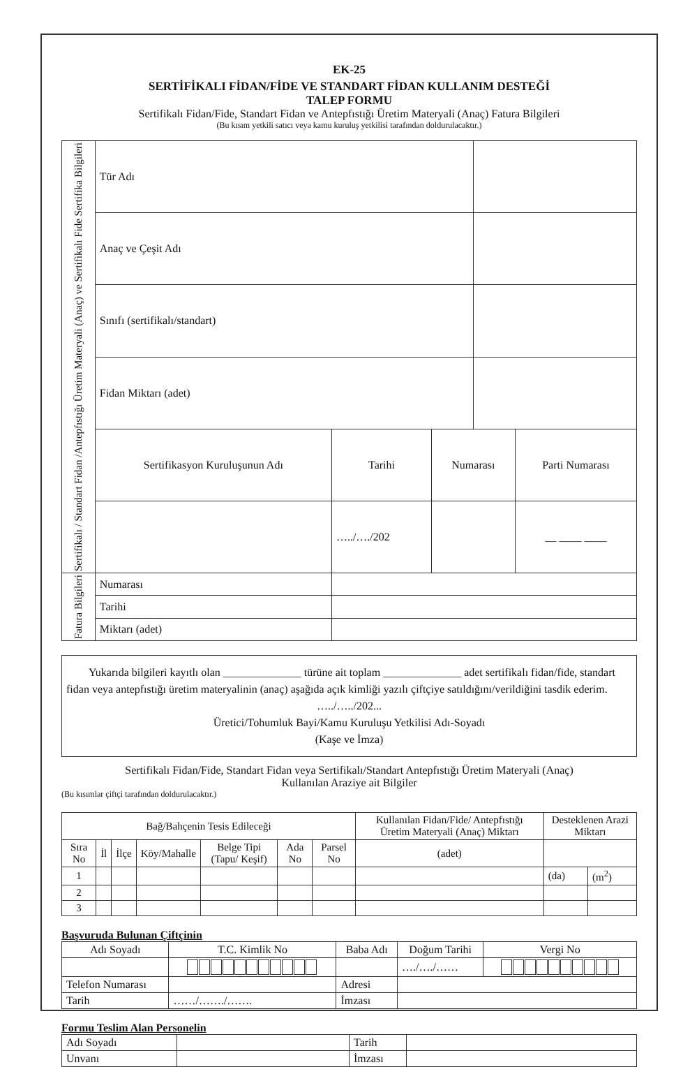EK-25
SERTİFİKALI FİDAN/FİDE VE STANDART FİDAN KULLANIM DESTEĞİ
TALEP FORMU
Sertifikalı Fidan/Fide, Standart Fidan ve Antepfıstığı Üretim Materyali (Anaç) Fatura Bilgileri
(Bu kısım yetkili satıcı veya kamu kuruluş yetkilisi tarafından doldurulacaktır.)
| Sertifikalı / Standart Fidan /Antepfıstığı Üretim Materyali (Anaç) ve Sertifikalı Fide Sertifika Bilgileri | Tür Adı | | | | |
| | Anaç ve Çeşit Adı | | | | |
| | Sınıfı (sertifikalı/standart) | | | | |
| | Fidan Miktarı (adet) | | | | |
| | Sertifikasyon Kuruluşunun Adı | Tarihi | Numarası | | Parti Numarası |
| | | …../…./202 | | | __ ____ ____ |
| Fatura Bilgileri | Numarası | | | | |
| | Tarihi | | | | |
| | Miktarı (adet) | | | | |
Yukarıda bilgileri kayıtlı olan ______________ türüne ait toplam ______________ adet sertifikalı fidan/fide, standart fidan veya antepfıstığı üretim materyalinin (anaç) aşağıda açık kimliği yazılı çiftçiye satıldığını/verildiğini tasdik ederim.
…../…../202...
Üretici/Tohumluk Bayi/Kamu Kuruluşu Yetkilisi Adı-Soyadı
(Kaşe ve İmza)
Sertifikalı Fidan/Fide, Standart Fidan veya Sertifikalı/Standart Antepfıstığı Üretim Materyali (Anaç)
Kullanılan Araziye ait Bilgiler
(Bu kısımlar çiftçi tarafından doldurulacaktır.)
| Bağ/Bahçenin Tesis Edileceği | | | | | | | Kullanılan Fidan/Fide/ Antepfıstığı Üretim Materyali (Anaç) Miktarı | Desteklenen Arazi Miktarı | |
| Sıra No | İl | İlçe | Köy/Mahalle | Belge Tipi (Tapu/ Keşif) | Ada No | Parsel No | | | |
| | | | | | | | (adet) | | |
| 1 | | | | | | | | (da) | (m<sup>2</sup>) |
| 2 | | | | | | | | | |
| 3 | | | | | | | | | |
Başvuruda Bulunan Çiftçinin
| Adı Soyadı | T.C. Kimlik No | Baba Adı | Doğum Tarihi | Vergi No |
| | | | …./…./…… | |
| Telefon Numarası | | Adresi | | |
| Tarih | ……/……./……. | İmzası | | |
Formu Teslim Alan Personelin
| Adı Soyadı | | Tarih | |
| Unvanı | | İmzası | |